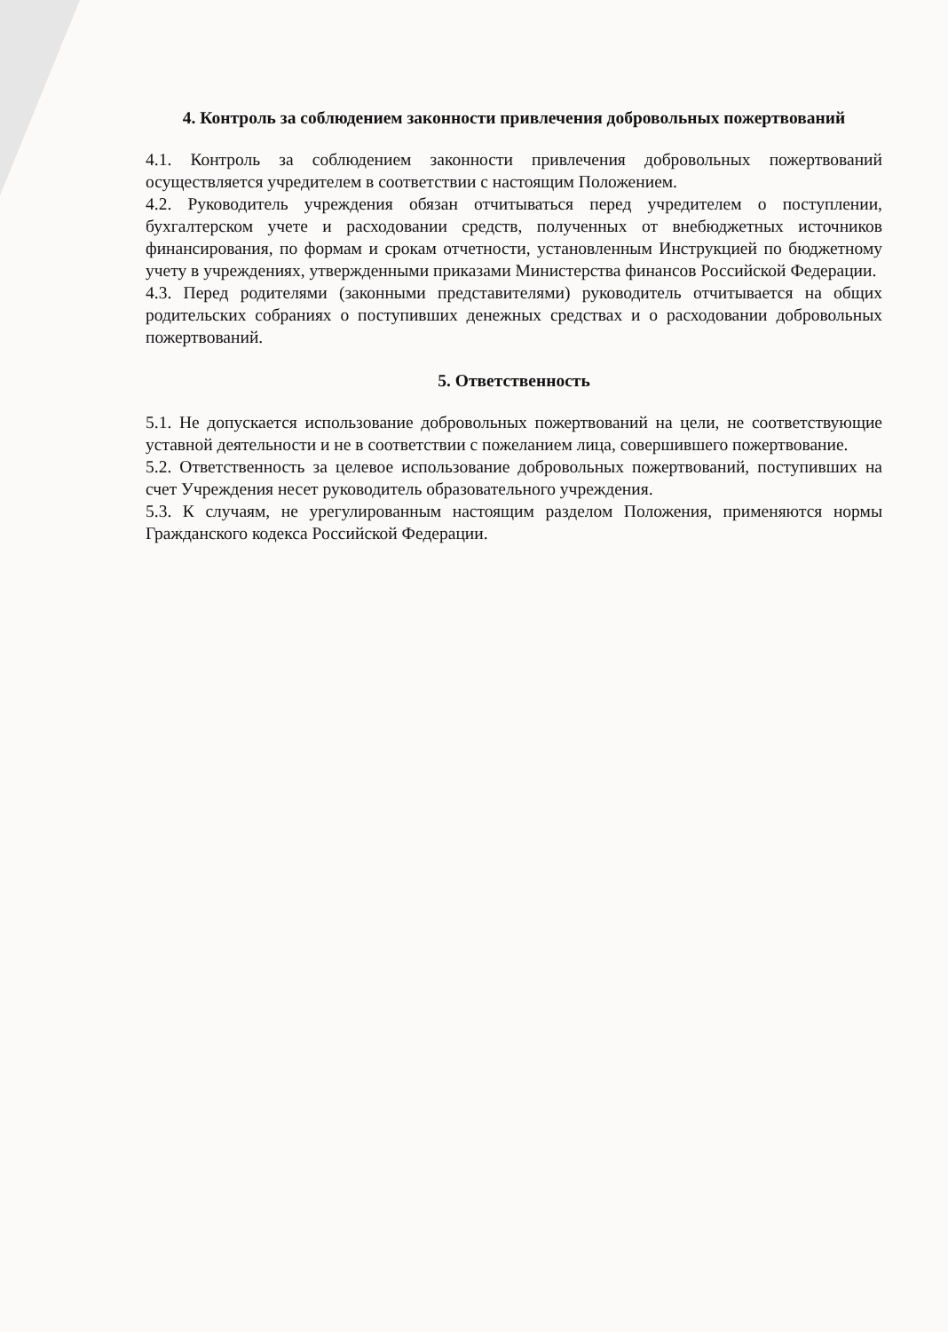4. Контроль за соблюдением законности привлечения добровольных пожертвований
4.1. Контроль за соблюдением законности привлечения добровольных пожертвований осуществляется учредителем в соответствии с настоящим Положением.
4.2. Руководитель учреждения обязан отчитываться перед учредителем о поступлении, бухгалтерском учете и расходовании средств, полученных от внебюджетных источников финансирования, по формам и срокам отчетности, установленным Инструкцией по бюджетному учету в учреждениях, утвержденными приказами Министерства финансов Российской Федерации.
4.3. Перед родителями (законными представителями) руководитель отчитывается на общих родительских собраниях о поступивших денежных средствах и о расходовании добровольных пожертвований.
5. Ответственность
5.1. Не допускается использование добровольных пожертвований на цели, не соответствующие уставной деятельности и не в соответствии с пожеланием лица, совершившего пожертвование.
5.2. Ответственность за целевое использование добровольных пожертвований, поступивших на счет Учреждения несет руководитель образовательного учреждения.
5.3. К случаям, не урегулированным настоящим разделом Положения, применяются нормы Гражданского кодекса Российской Федерации.